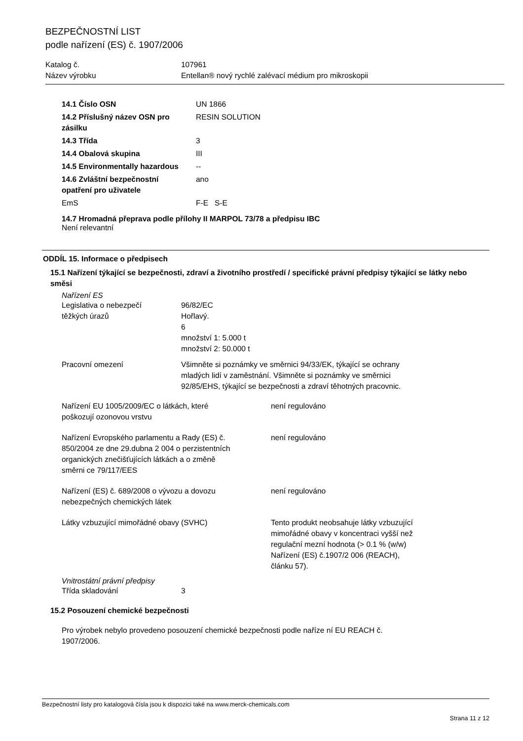BEZPEČNOSTNÍ LIST
podle nařízení (ES) č. 1907/2006
| Katalog č. | 107961 |
| Název výrobku | Entellan® nový rychlé zalévací médium pro mikroskopii |
| 14.1 Číslo OSN | UN 1866 |
| 14.2 Příslušný název OSN pro zásilku | RESIN SOLUTION |
| 14.3 Třída | 3 |
| 14.4 Obalová skupina | III |
| 14.5 Environmentally hazardous | -- |
| 14.6 Zvláštní bezpečnostní opatření pro uživatele | ano |
| EmS | F-E S-E |
14.7 Hromadná přeprava podle přílohy II MARPOL 73/78 a předpisu IBC
Není relevantní
ODDÍL 15. Informace o předpisech
15.1 Nařízení týkající se bezpečnosti, zdraví a životního prostředí / specifické právní předpisy týkající se látky nebo směsi
Nařízení ES
| Legislativa o nebezpečí těžkých úrazů | 96/82/EC Hořlavý. 6 množství 1: 5.000 t množství 2: 50.000 t |
| Pracovní omezení | Všimněte si poznámky ve směrnici 94/33/EK, týkající se ochrany mladých lidí v zaměstnání. Všimněte si poznámky ve směrnici 92/85/EHS, týkající se bezpečnosti a zdraví těhotných pracovnic. |
| Nařízení EU 1005/2009/EC o látkách, které poškozují ozonovou vrstvu | není regulováno |
| Nařízení Evropského parlamentu a Rady (ES) č. 850/2004 ze dne 29.dubna 2 004 o perzistentních organických znečišťujících látkách a o změně směrni ce 79/117/EES | není regulováno |
| Nařízení (ES) č. 689/2008 o vývozu a dovozu nebezpečných chemických látek | není regulováno |
| Látky vzbuzující mimořádné obavy (SVHC) | Tento produkt neobsahuje látky vzbuzující mimořádné obavy v koncentraci vyšší než regulační mezní hodnota (> 0.1 % (w/w) Nařízení (ES) č.1907/2 006 (REACH), článku 57). |
Vnitrostátní právní předpisy
| Třída skladování | 3 |
15.2 Posouzení chemické bezpečnosti
Pro výrobek nebylo provedeno posouzení chemické bezpečnosti podle naříze ní EU REACH č.
1907/2006.
Bezpečnostní listy pro katalogová čísla jsou k dispozici také na www.merck-chemicals.com
Strana 11 z 12